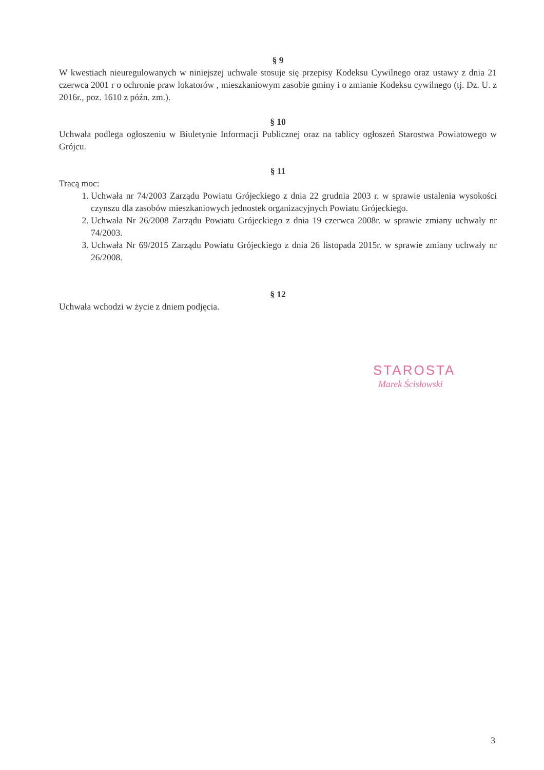§ 9
W kwestiach nieuregulowanych w niniejszej uchwale stosuje się przepisy Kodeksu Cywilnego oraz ustawy z dnia 21 czerwca 2001 r o ochronie praw lokatorów , mieszkaniowym zasobie gminy i o zmianie Kodeksu cywilnego (tj. Dz. U. z 2016r., poz. 1610 z późn. zm.).
§ 10
Uchwała podlega ogłoszeniu w Biuletynie Informacji Publicznej oraz na tablicy ogłoszeń Starostwa Powiatowego w Grójcu.
§ 11
Tracą moc:
1. Uchwała nr 74/2003 Zarządu Powiatu Grójeckiego z dnia 22 grudnia 2003 r. w sprawie ustalenia wysokości czynszu dla zasobów mieszkaniowych jednostek organizacyjnych Powiatu Grójeckiego.
2. Uchwała Nr 26/2008 Zarządu Powiatu Grójeckiego z dnia 19 czerwca 2008r. w sprawie zmiany uchwały nr 74/2003.
3. Uchwała Nr 69/2015 Zarządu Powiatu Grójeckiego z dnia 26 listopada 2015r. w sprawie zmiany uchwały nr 26/2008.
§ 12
Uchwała wchodzi w życie z dniem podjęcia.
STAROSTA
Marek Ścisłowski
3